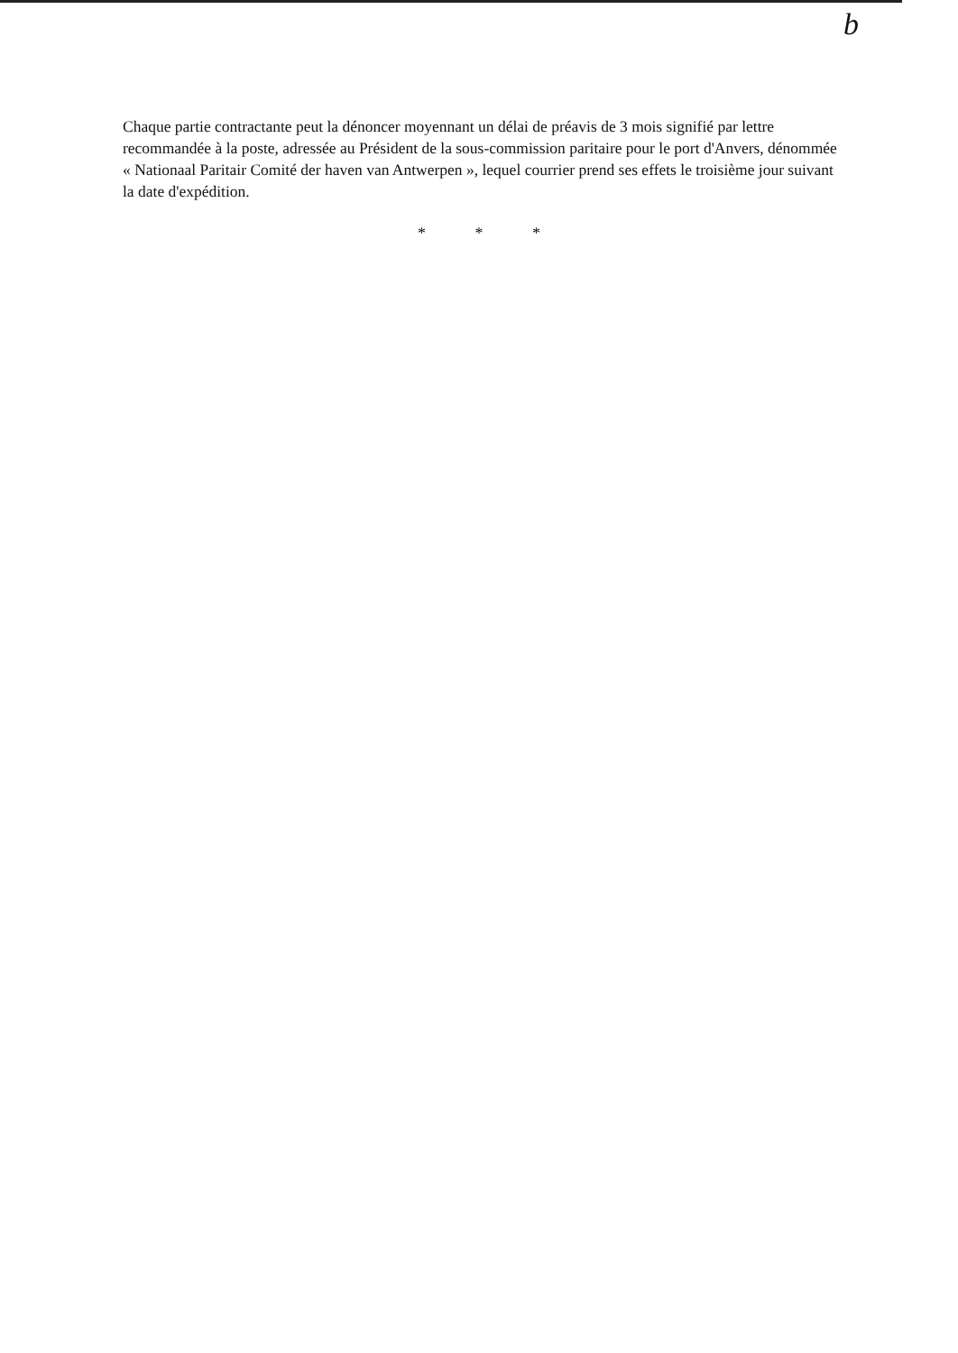b
Chaque partie contractante peut la dénoncer moyennant un délai de préavis de 3 mois signifié par lettre recommandée à la poste, adressée au Président de la sous-commission paritaire pour le port d'Anvers, dénommée « Nationaal Paritair Comité der haven van Antwerpen », lequel courrier prend ses effets le troisième jour suivant la date d'expédition.
* * *